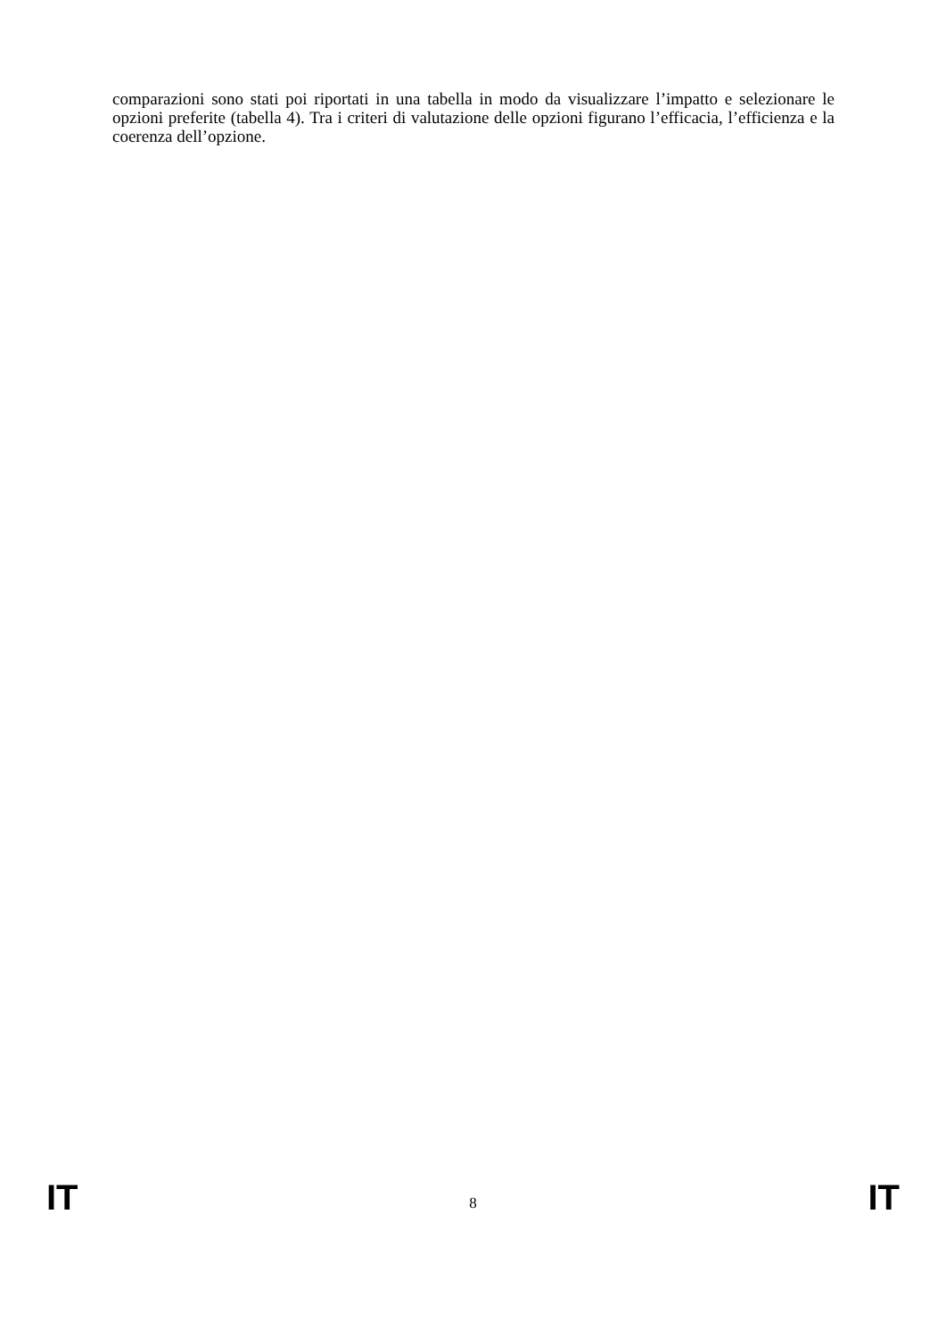comparazioni sono stati poi riportati in una tabella in modo da visualizzare l’impatto e selezionare le opzioni preferite (tabella 4). Tra i criteri di valutazione delle opzioni figurano l’efficacia, l’efficienza e la coerenza dell’opzione.
IT 8 IT